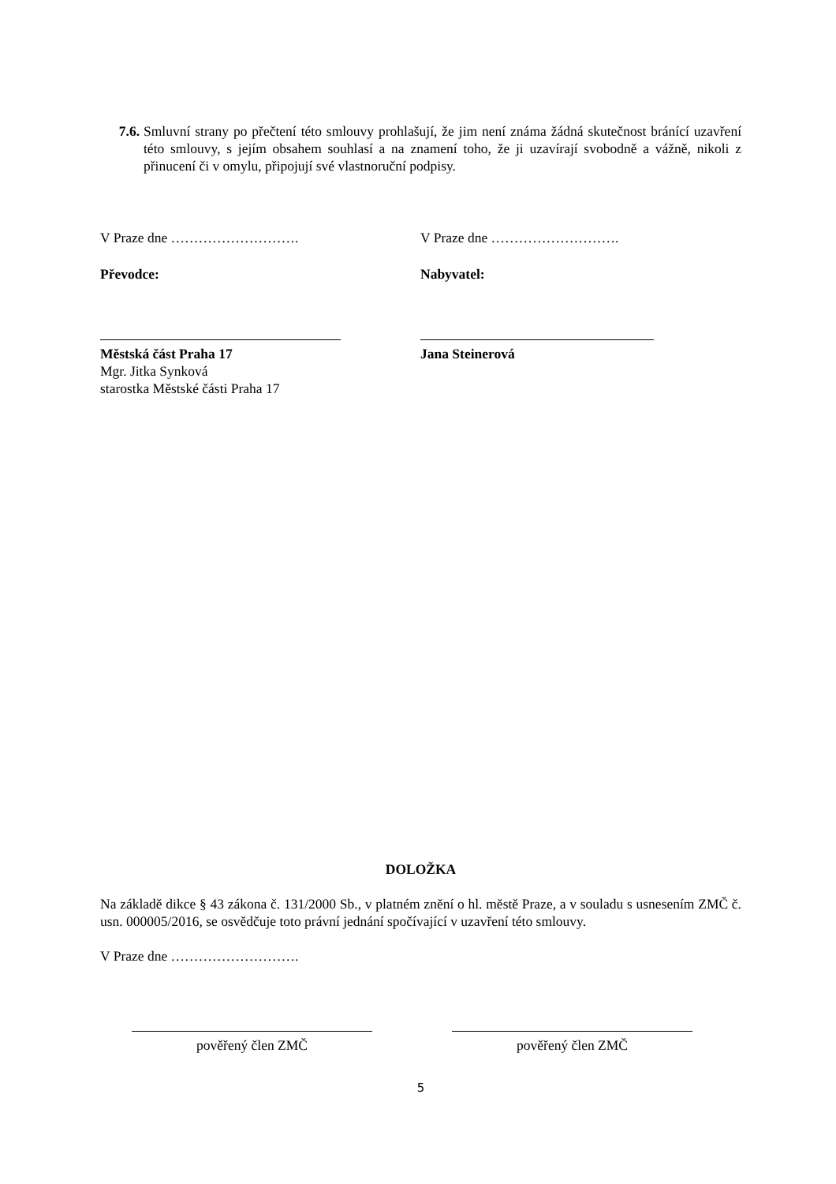7.6. Smluvní strany po přečtení této smlouvy prohlašují, že jim není známa žádná skutečnost bránící uzavření této smlouvy, s jejím obsahem souhlasí a na znamení toho, že ji uzavírají svobodně a vážně, nikoli z přinucení či v omylu, připojují své vlastnoruční podpisy.
V Praze dne ………………………. V Praze dne ……………………….
Převodce: Nabyvatel:
Městská část Praha 17
Mgr. Jitka Synková
starostka Městské části Praha 17
Jana Steinerová
DOLOŽKA
Na základě dikce § 43 zákona č. 131/2000 Sb., v platném znění o hl. městě Praze, a v souladu s usnesením ZMČ č. usn. 000005/2016, se osvědčuje toto právní jednání spočívající v uzavření této smlouvy.
V Praze dne ……………………….
pověřený člen ZMČ pověřený člen ZMČ
5